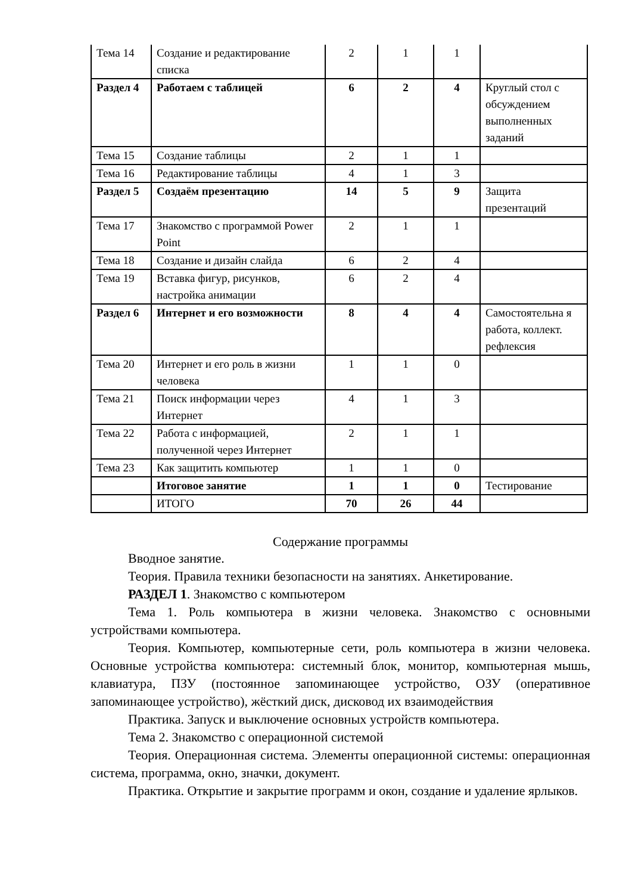| Тема 14 | Создание и редактирование списка | 2 | 1 | 1 | |
| Раздел 4 | Работаем с таблицей | 6 | 2 | 4 | Круглый стол с обсуждением выполненных заданий |
| Тема 15 | Создание таблицы | 2 | 1 | 1 | |
| Тема 16 | Редактирование таблицы | 4 | 1 | 3 | |
| Раздел 5 | Создаём презентацию | 14 | 5 | 9 | Защита презентаций |
| Тема 17 | Знакомство с программой Power Point | 2 | 1 | 1 | |
| Тема 18 | Создание и дизайн слайда | 6 | 2 | 4 | |
| Тема 19 | Вставка фигур, рисунков, настройка анимации | 6 | 2 | 4 | |
| Раздел 6 | Интернет и его возможности | 8 | 4 | 4 | Самостоятельна я работа, коллект. рефлексия |
| Тема 20 | Интернет и его роль в жизни человека | 1 | 1 | 0 | |
| Тема 21 | Поиск информации через Интернет | 4 | 1 | 3 | |
| Тема 22 | Работа с информацией, полученной через Интернет | 2 | 1 | 1 | |
| Тема 23 | Как защитить компьютер | 1 | 1 | 0 | |
| | Итоговое занятие | 1 | 1 | 0 | Тестирование |
| | ИТОГО | 70 | 26 | 44 | |
Содержание программы
Вводное занятие.
Теория. Правила техники безопасности на занятиях. Анкетирование.
РАЗДЕЛ 1. Знакомство с компьютером
Тема 1. Роль компьютера в жизни человека. Знакомство с основными устройствами компьютера.
Теория. Компьютер, компьютерные сети, роль компьютера в жизни человека. Основные устройства компьютера: системный блок, монитор, компьютерная мышь, клавиатура, ПЗУ (постоянное запоминающее устройство, ОЗУ (оперативное запоминающее устройство), жёсткий диск, дисковод их взаимодействия
Практика. Запуск и выключение основных устройств компьютера.
Тема 2. Знакомство с операционной системой
Теория. Операционная система. Элементы операционной системы: операционная система, программа, окно, значки, документ.
Практика. Открытие и закрытие программ и окон, создание и удаление ярлыков.